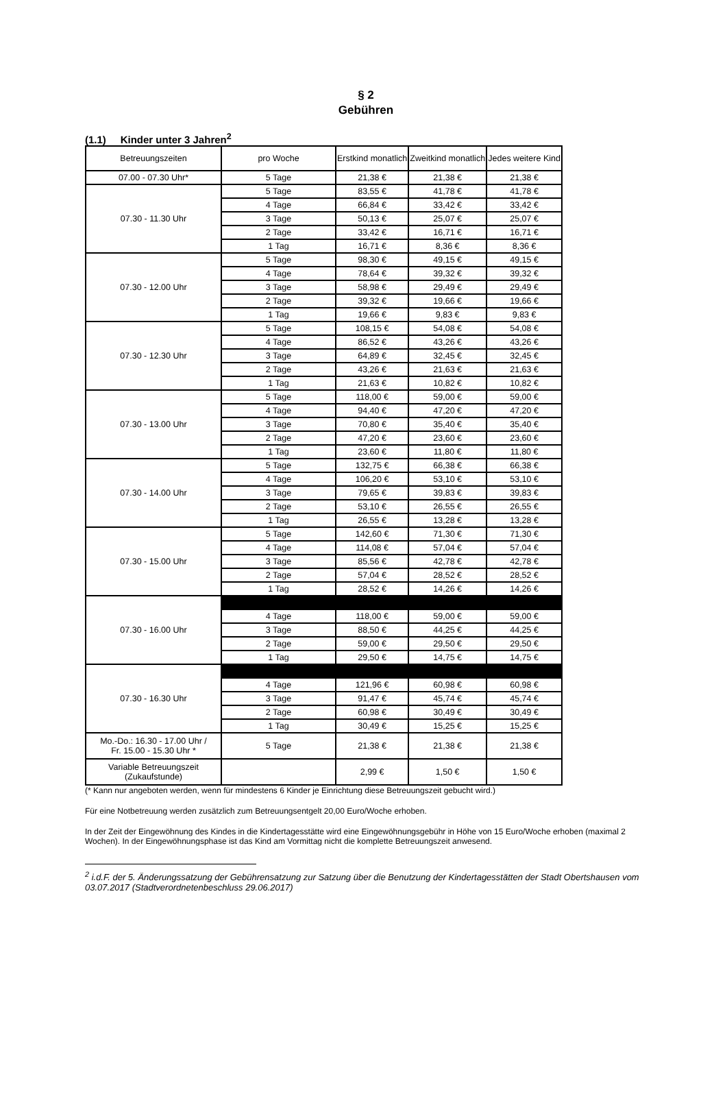§ 2
Gebühren
(1.1) Kinder unter 3 Jahren<sup>2</sup>
| Betreuungszeiten | pro Woche | Erstkind monatlich | Zweitkind monatlich | Jedes weitere Kind |
| --- | --- | --- | --- | --- |
| 07.00 - 07.30 Uhr* | 5 Tage | 21,38 € | 21,38 € | 21,38 € |
| 07.30 - 11.30 Uhr | 5 Tage | 83,55 € | 41,78 € | 41,78 € |
| | 4 Tage | 66,84 € | 33,42 € | 33,42 € |
| | 3 Tage | 50,13 € | 25,07 € | 25,07 € |
| | 2 Tage | 33,42 € | 16,71 € | 16,71 € |
| | 1 Tag | 16,71 € | 8,36 € | 8,36 € |
| 07.30 - 12.00 Uhr | 5 Tage | 98,30 € | 49,15 € | 49,15 € |
| | 4 Tage | 78,64 € | 39,32 € | 39,32 € |
| | 3 Tage | 58,98 € | 29,49 € | 29,49 € |
| | 2 Tage | 39,32 € | 19,66 € | 19,66 € |
| | 1 Tag | 19,66 € | 9,83 € | 9,83 € |
| 07.30 - 12.30 Uhr | 5 Tage | 108,15 € | 54,08 € | 54,08 € |
| | 4 Tage | 86,52 € | 43,26 € | 43,26 € |
| | 3 Tage | 64,89 € | 32,45 € | 32,45 € |
| | 2 Tage | 43,26 € | 21,63 € | 21,63 € |
| | 1 Tag | 21,63 € | 10,82 € | 10,82 € |
| 07.30 - 13.00 Uhr | 5 Tage | 118,00 € | 59,00 € | 59,00 € |
| | 4 Tage | 94,40 € | 47,20 € | 47,20 € |
| | 3 Tage | 70,80 € | 35,40 € | 35,40 € |
| | 2 Tage | 47,20 € | 23,60 € | 23,60 € |
| | 1 Tag | 23,60 € | 11,80 € | 11,80 € |
| 07.30 - 14.00 Uhr | 5 Tage | 132,75 € | 66,38 € | 66,38 € |
| | 4 Tage | 106,20 € | 53,10 € | 53,10 € |
| | 3 Tage | 79,65 € | 39,83 € | 39,83 € |
| | 2 Tage | 53,10 € | 26,55 € | 26,55 € |
| | 1 Tag | 26,55 € | 13,28 € | 13,28 € |
| 07.30 - 15.00 Uhr | 5 Tage | 142,60 € | 71,30 € | 71,30 € |
| | 4 Tage | 114,08 € | 57,04 € | 57,04 € |
| | 3 Tage | 85,56 € | 42,78 € | 42,78 € |
| | 2 Tage | 57,04 € | 28,52 € | 28,52 € |
| | 1 Tag | 28,52 € | 14,26 € | 14,26 € |
| 07.30 - 16.00 Uhr | | | | |
| | 4 Tage | 118,00 € | 59,00 € | 59,00 € |
| | 3 Tage | 88,50 € | 44,25 € | 44,25 € |
| | 2 Tage | 59,00 € | 29,50 € | 29,50 € |
| | 1 Tag | 29,50 € | 14,75 € | 14,75 € |
| 07.30 - 16.30 Uhr | | | | |
| | 4 Tage | 121,96 € | 60,98 € | 60,98 € |
| | 3 Tage | 91,47 € | 45,74 € | 45,74 € |
| | 2 Tage | 60,98 € | 30,49 € | 30,49 € |
| | 1 Tag | 30,49 € | 15,25 € | 15,25 € |
| Mo.-Do.: 16.30 - 17.00 Uhr / Fr. 15.00 - 15.30 Uhr * | 5 Tage | 21,38 € | 21,38 € | 21,38 € |
| Variable Betreuungszeit (Zukaufstunde) | | 2,99 € | 1,50 € | 1,50 € |
(* Kann nur angeboten werden, wenn für mindestens 6 Kinder je Einrichtung diese Betreuungszeit gebucht wird.)
Für eine Notbetreuung werden zusätzlich zum Betreuungsentgelt 20,00 Euro/Woche erhoben.
In der Zeit der Eingewöhnung des Kindes in die Kindertagesstätte wird eine Eingewöhnungsgebühr in Höhe von 15 Euro/Woche erhoben (maximal 2 Wochen). In der Eingewöhnungsphase ist das Kind am Vormittag nicht die komplette Betreuungszeit anwesend.
<sup>2</sup> i.d.F. der 5. Änderungssatzung der Gebührensatzung zur Satzung über die Benutzung der Kindertagesstätten der Stadt Obertshausen vom 03.07.2017 (Stadtverordnetenbeschluss 29.06.2017)